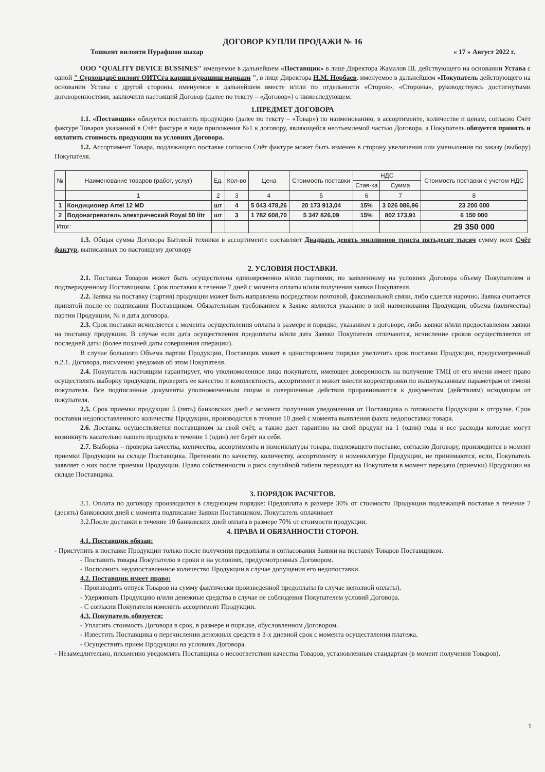ДОГОВОР КУПЛИ ПРОДАЖИ № 16
Тошкент вилояти Нурафшон шахар « 17 » Август 2022 г.
ООО "QUALITY DEVICE BUSSINES" именуемое в дальнейшем «Поставщик» в лице Директора Жамалов Ш. действующего на основании Устава с одной " Сурхондарё вилоят ОИТСга карши курашиш маркази ", в лице Директора Н.М. Норбаев. именуемое в дальнейшем «Покупатель действующего на основании Устава с другой стороны, именуемое в дальнейшем вместе и/или по отдельности «Сторон», «Стороны», руководствуясь достигнутыми договоренностями, заключили настоящий Договор (далее по тексту – «Договор») о нижеследующем:
1.ПРЕДМЕТ ДОГОВОРА
1.1. «Поставщик» обязуется поставить продукцию (далее по тексту – «Товар») по наименованию, в ассортименте, количестве и ценам, согласно Счёт фактуре Товаров указанной в Счёт фактуре в виде приложения №1 к договору, являющейся неотъемлемой частью Договора, а Покупатель обязуется принять и оплатить стоимость продукции на условиях Договора.
1.2. Ассортимент Товара, подлежащего поставке согласно Счёт фактуре может быть изменен в сторону увеличения или уменьшения по заказу (выбору) Покупателя.
| № | Наименование товаров (работ, услуг) | Ед. | Кол-во | Цена | Стоимость поставки | НДС | | Стоимость поставки с учетом НДС |
| --- | --- | --- | --- | --- | --- | --- | --- | --- |
| | | | | | | Став-ка | Сумма | |
| | 1 | 2 | 3 | 4 | 5 | 6 | 7 | 8 |
| 1 | Кондиционер Artel 12 MD | шт | 4 | 5 043 478,26 | 20 173 913,04 | 15% | 3 026 086,96 | 23 200 000 |
| 2 | Водонагреватель электрический Royal 50 litr | шт | 3 | 1 782 608,70 | 5 347 826,09 | 15% | 802 173,91 | 6 150 000 |
| Итог: | | | | | | | | 29 350 000 |
1.3. Общая сумма Договора Бытовой техники в ассортименте составляет Двадцать девять миллионов триста пятьдесят тысяч сумму всех Счёт фактур, выписанных по настоящему договору
2. УСЛОВИЯ ПОСТАВКИ.
2.1. Поставка Товаров может быть осуществлена единовременно и/или партиями, по заявленному на условиях Договора объему Покупателем и подтвержденному Поставщиком. Срок поставки в течение 7 дней с момента оплаты и/или получения заявки Покупателя.
2.2. Заявка на поставку (партия) продукции может быть направлена посредством почтовой, факсимильной связи, либо сдается нарочно. Заявка считается принятой после ее подписания Поставщиком. Обязательным требованием к Заявке является указание в ней наименования Продукции, объема (количества) партии Продукции, № и дата договора.
2.3. Срок поставки исчисляется с момента осуществления оплаты в размере и порядке, указанном в договоре, либо заявки и/или предоставления заявки на поставку продукции. В случае если дата осуществления предоплаты и/или дата Заявки Покупателя отличаются, исчисление сроков осуществляется от последней даты (более поздней даты совершения операции).
В случае большого Объема партии Продукции, Поставщик может в одностороннем порядке увеличить срок поставки Продукции, предусмотренный п.2.1. Договора, письменно уведомив об этом Покупателя.
2.4. Покупатель настоящим гарантирует, что уполномоченное лицо покупателя, имеющее доверенность на получение ТМЦ от его имени имеет право осуществлять выборку продукции, проверять ее качество и комплектность, ассортимент и может внести корректировки по вышеуказанным параметрам от имени покупателя. Все подписанные документы уполномоченным лицом и совершенные действия приравниваются к документам (действиям) исходящим от покупателя.
2.5. Срок приемки продукции 5 (пять) банковских дней с момента получения уведомления от Поставщика о готовности Продукции к отгрузке. Срок поставки недопоставленного количества Продукции, производится в течение 10 дней с момента выявления факта недопоставки товара.
2.6. Доставка осуществляется поставщиком за свой счёт, а также дает гарантию на свой продукт на 1 (один) года и все расходы которые могут возникнуть касательно нашего продукта в течение 1 (один) лет берёт на себя.
2.7. Выборка – проверка качества, количества, ассортимента и номенклатуры товара, подлежащего поставке, согласно Договору, производится в момент приемки Продукции на складе Поставщика. Претензии по качеству, количеству, ассортименту и номенклатуре Продукции, не принимаются, если, Покупатель заявляет о них после приемки Продукции. Право собственности и риск случайной гибели переходят на Покупателя в момент передачи (приемки) Продукции на складе Поставщика.
3. ПОРЯДОК РАСЧЕТОВ.
3.1. Оплата по договору производится в следующем порядке: Предоплата в размере 30% от стоимости Продукции подлежащей поставке в течение 7 (десять) банковских дней с момента подписание Заявки Поставщиком. Покупатель оплачивает
3.2.После доставки в течение 10 банковских дней оплата в размере 70% от стоимости продукции.
4. ПРАВА И ОБЯЗАННОСТИ СТОРОН.
4.1. Поставщик обязан:
- Приступить к поставке Продукции только после получения предоплаты и согласования Заявки на поставку Товаров Поставщиком.
- Поставить товары Покупателю в сроки и на условиях, предусмотренных Договором.
- Восполнить недопоставленное количество Продукции в случае допущения его недопоставки.
4.2. Поставщик имеет право:
- Производить отпуск Товаров на сумму фактически произведенной предоплаты (в случае неполной оплаты).
- Удерживать Продукцию и/или денежные средства в случае не соблюдения Покупателем условий Договора.
- С согласия Покупателя изменить ассортимент Продукции.
4.3. Покупатель обязуется:
- Уплатить стоимость Договора в срок, в размере и порядке, обусловленном Договором.
- Известить Поставщика о перечислении денежных средств в 3-х дневной срок с момента осуществления платежа.
- Осуществить прием Продукции на условиях Договора.
- Незамедлительно, письменно уведомлять Поставщика о несоответствии качества Товаров, установленным стандартам (в момент получения Товаров).
1